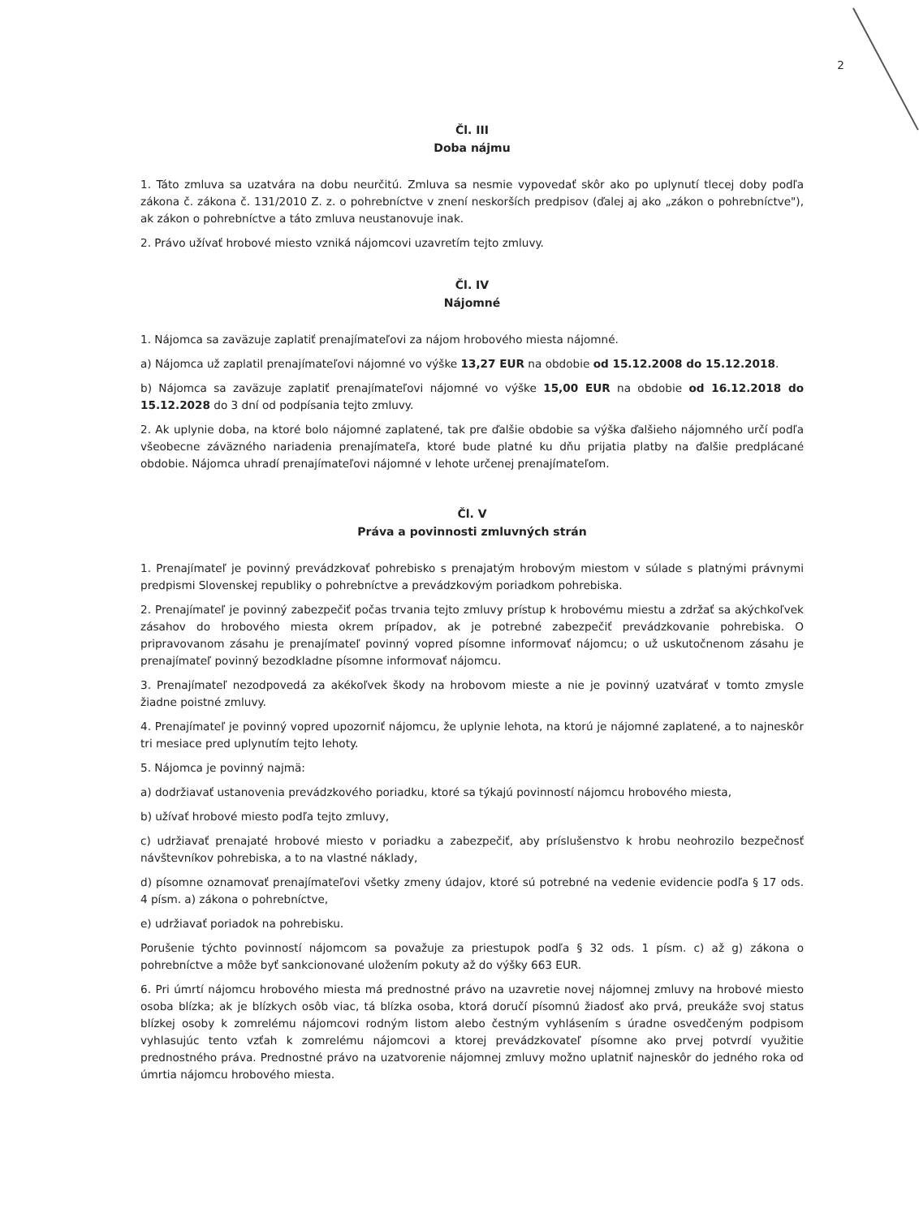2
Čl. III
Doba nájmu
1. Táto zmluva sa uzatvára na dobu neurčitú. Zmluva sa nesmie vypovedať skôr ako po uplynutí tlecej doby podľa zákona č. zákona č. 131/2010 Z. z. o pohrebníctve v znení neskorších predpisov (ďalej aj ako „zákon o pohrebníctve"), ak zákon o pohrebníctve a táto zmluva neustanovuje inak.
2. Právo užívať hrobové miesto vzniká nájomcovi uzavretím tejto zmluvy.
Čl. IV
Nájomné
1. Nájomca sa zaväzuje zaplatiť prenajímateľovi za nájom hrobového miesta nájomné.
a) Nájomca už zaplatil prenajímateľovi nájomné vo výške 13,27 EUR na obdobie od 15.12.2008 do 15.12.2018.
b) Nájomca sa zaväzuje zaplatiť prenajímateľovi nájomné vo výške 15,00 EUR na obdobie od 16.12.2018 do 15.12.2028 do 3 dní od podpísania tejto zmluvy.
2. Ak uplynie doba, na ktoré bolo nájomné zaplatené, tak pre ďalšie obdobie sa výška ďalšieho nájomného určí podľa všeobecne záväzného nariadenia prenajímateľa, ktoré bude platné ku dňu prijatia platby na ďalšie predplácané obdobie. Nájomca uhradí prenajímateľovi nájomné v lehote určenej prenajímateľom.
Čl. V
Práva a povinnosti zmluvných strán
1. Prenajímateľ je povinný prevádzkovať pohrebisko s prenajatým hrobovým miestom v súlade s platnými právnymi predpismi Slovenskej republiky o pohrebníctve a prevádzkovým poriadkom pohrebiska.
2. Prenajímateľ je povinný zabezpečiť počas trvania tejto zmluvy prístup k hrobovému miestu a zdržať sa akýchkoľvek zásahov do hrobového miesta okrem prípadov, ak je potrebné zabezpečiť prevádzkovanie pohrebiska. O pripravovanom zásahu je prenajímateľ povinný vopred písomne informovať nájomcu; o už uskutočnenom zásahu je prenajímateľ povinný bezodkladne písomne informovať nájomcu.
3. Prenajímateľ nezodpovedá za akékoľvek škody na hrobovom mieste a nie je povinný uzatvárať v tomto zmysle žiadne poistné zmluvy.
4. Prenajímateľ je povinný vopred upozorniť nájomcu, že uplynie lehota, na ktorú je nájomné zaplatené, a to najneskôr tri mesiace pred uplynutím tejto lehoty.
5. Nájomca je povinný najmä:
a) dodržiavať ustanovenia prevádzkového poriadku, ktoré sa týkajú povinností nájomcu hrobového miesta,
b) užívať hrobové miesto podľa tejto zmluvy,
c) udržiavať prenajaté hrobové miesto v poriadku a zabezpečiť, aby príslušenstvo k hrobu neohrozilo bezpečnosť návštevníkov pohrebiska, a to na vlastné náklady,
d) písomne oznamovať prenajímateľovi všetky zmeny údajov, ktoré sú potrebné na vedenie evidencie podľa § 17 ods. 4 písm. a) zákona o pohrebníctve,
e) udržiavať poriadok na pohrebisku.
Porušenie týchto povinností nájomcom sa považuje za priestupok podľa § 32 ods. 1 písm. c) až g) zákona o pohrebníctve a môže byť sankcionované uložením pokuty až do výšky 663 EUR.
6. Pri úmrtí nájomcu hrobového miesta má prednostné právo na uzavretie novej nájomnej zmluvy na hrobové miesto osoba blízka; ak je blízkych osôb viac, tá blízka osoba, ktorá doručí písomnú žiadosť ako prvá, preukáže svoj status blízkej osoby k zomrelému nájomcovi rodným listom alebo čestným vyhlásením s úradne osvedčeným podpisom vyhlasujúc tento vzťah k zomrelému nájomcovi a ktorej prevádzkovateľ písomne ako prvej potvrdí využitie prednostného práva. Prednostné právo na uzatvorenie nájomnej zmluvy možno uplatniť najneskôr do jedného roka od úmrtia nájomcu hrobového miesta.